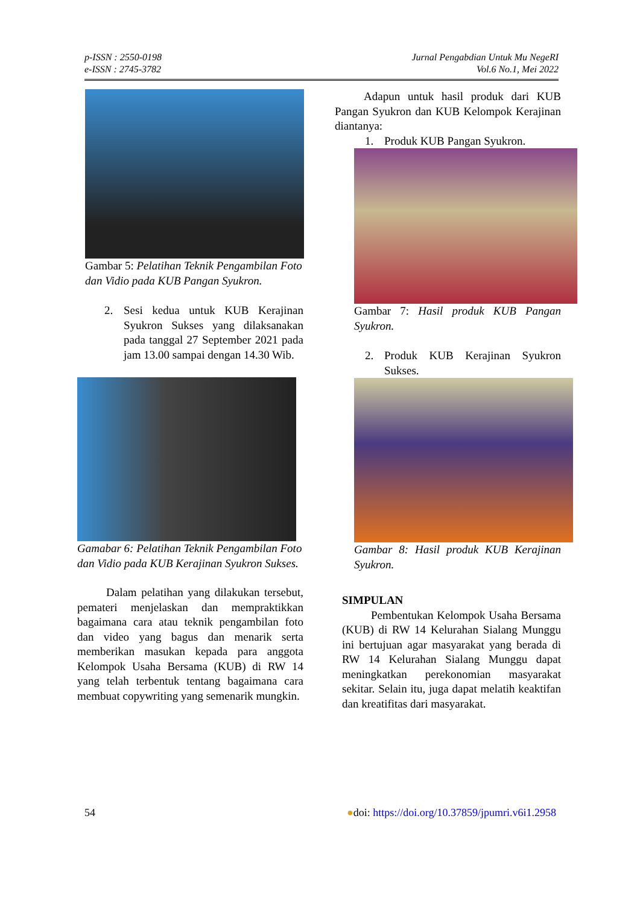p-ISSN : 2550-0198
e-ISSN : 2745-3782
Jurnal Pengabdian Untuk Mu NegeRI
Vol.6 No.1, Mei 2022
Gambar 5: Pelatihan Teknik Pengambilan Foto dan Vidio pada KUB Pangan Syukron.
2. Sesi kedua untuk KUB Kerajinan Syukron Sukses yang dilaksanakan pada tanggal 27 September 2021 pada jam 13.00 sampai dengan 14.30 Wib.
Gamabar 6: Pelatihan Teknik Pengambilan Foto dan Vidio pada KUB Kerajinan Syukron Sukses.
Dalam pelatihan yang dilakukan tersebut, pemateri menjelaskan dan mempraktikkan bagaimana cara atau teknik pengambilan foto dan video yang bagus dan menarik serta memberikan masukan kepada para anggota Kelompok Usaha Bersama (KUB) di RW 14 yang telah terbentuk tentang bagaimana cara membuat copywriting yang semenarik mungkin.
Adapun untuk hasil produk dari KUB Pangan Syukron dan KUB Kelompok Kerajinan diantanya:
1. Produk KUB Pangan Syukron.
Gambar 7: Hasil produk KUB Pangan Syukron.
2. Produk KUB Kerajinan Syukron Sukses.
Gambar 8: Hasil produk KUB Kerajinan Syukron.
SIMPULAN
Pembentukan Kelompok Usaha Bersama (KUB) di RW 14 Kelurahan Sialang Munggu ini bertujuan agar masyarakat yang berada di RW 14 Kelurahan Sialang Munggu dapat meningkatkan perekonomian masyarakat sekitar. Selain itu, juga dapat melatih keaktifan dan kreatifitas dari masyarakat.
54 ●doi: https://doi.org/10.37859/jpumri.v6i1.2958